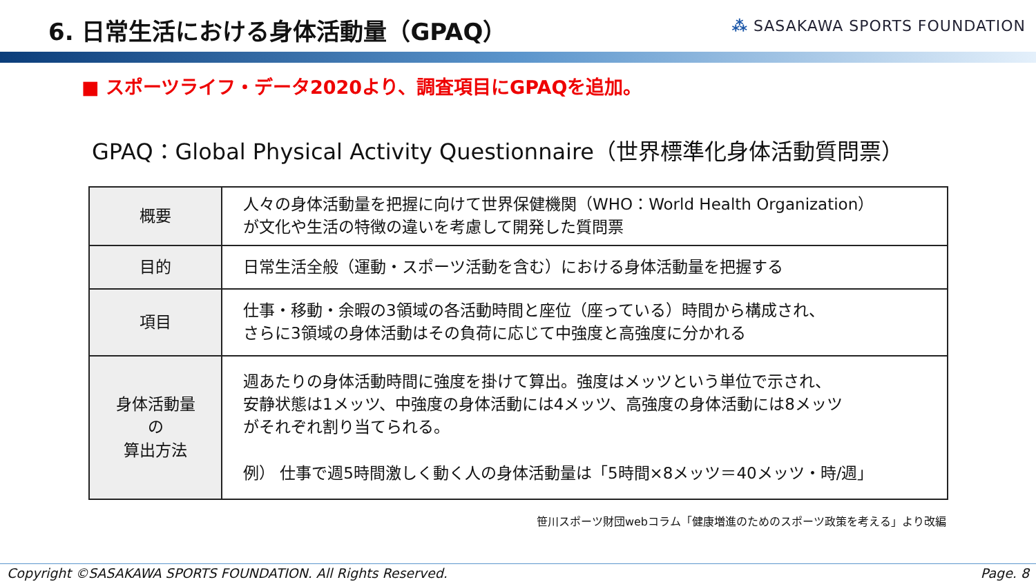6. 日常生活における身体活動量（GPAQ）
⁂ SASAKAWA SPORTS FOUNDATION
■ スポーツライフ・データ2020より、調査項目にGPAQを追加。
GPAQ：Global Physical Activity Questionnaire（世界標準化身体活動質問票）
| 概要 | 人々の身体活動量を把握に向けて世界保健機関（WHO：World Health Organization） が文化や生活の特徴の違いを考慮して開発した質問票 |
| 目的 | 日常生活全般（運動・スポーツ活動を含む）における身体活動量を把握する |
| 項目 | 仕事・移動・余暇の3領域の各活動時間と座位（座っている）時間から構成され、 さらに3領域の身体活動はその負荷に応じて中強度と高強度に分かれる |
| 身体活動量の 算出方法 | 週あたりの身体活動時間に強度を掛けて算出。強度はメッツという単位で示され、 安静状態は1メッツ、中強度の身体活動には4メッツ、高強度の身体活動には8メッツ がそれぞれ割り当てられる。 例） 仕事で週5時間激しく動く人の身体活動量は「5時間×8メッツ＝40メッツ・時/週」 |
笹川スポーツ財団webコラム「健康増進のためのスポーツ政策を考える」より改編
Copyright ©SASAKAWA SPORTS FOUNDATION. All Rights Reserved. Page. 8